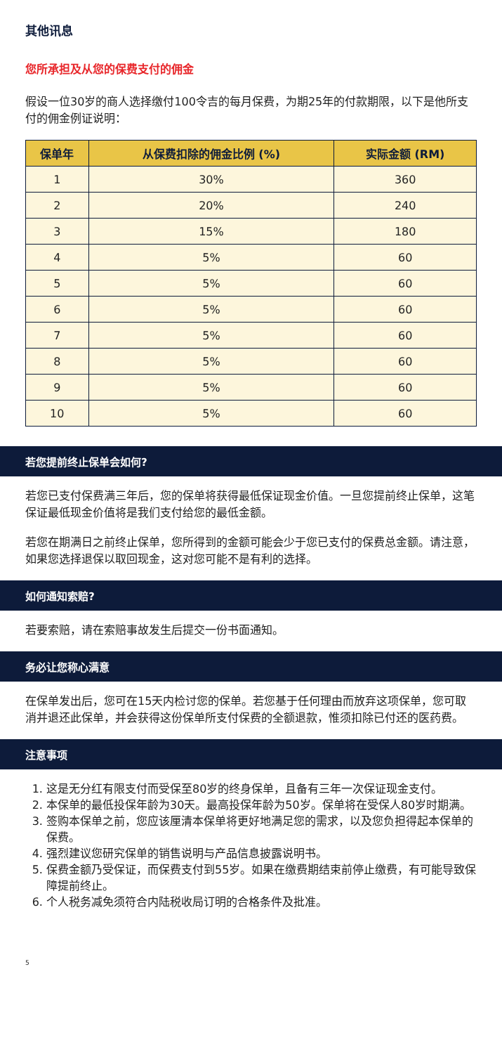其他讯息
您所承担及从您的保费支付的佣金
假设一位30岁的商人选择缴付100令吉的每月保费，为期25年的付款期限，以下是他所支付的佣金例证说明：
| 保单年 | 从保费扣除的佣金比例 (%) | 实际金额 (RM) |
| --- | --- | --- |
| 1 | 30% | 360 |
| 2 | 20% | 240 |
| 3 | 15% | 180 |
| 4 | 5% | 60 |
| 5 | 5% | 60 |
| 6 | 5% | 60 |
| 7 | 5% | 60 |
| 8 | 5% | 60 |
| 9 | 5% | 60 |
| 10 | 5% | 60 |
若您提前终止保单会如何?
若您已支付保费满三年后，您的保单将获得最低保证现金价值。一旦您提前终止保单，这笔保证最低现金价值将是我们支付给您的最低金额。
若您在期满日之前终止保单，您所得到的金额可能会少于您已支付的保费总金额。请注意，如果您选择退保以取回现金，这对您可能不是有利的选择。
如何通知索赔?
若要索赔，请在索赔事故发生后提交一份书面通知。
务必让您称心满意
在保单发出后，您可在15天内检讨您的保单。若您基于任何理由而放弃这项保单，您可取消并退还此保单，并会获得这份保单所支付保费的全额退款，惟须扣除已付还的医药费。
注意事项
1. 这是无分红有限支付而受保至80岁的终身保单，且备有三年一次保证现金支付。
2. 本保单的最低投保年龄为30天。最高投保年龄为50岁。保单将在受保人80岁时期满。
3. 签购本保单之前，您应该厘清本保单将更好地满足您的需求，以及您负担得起本保单的保费。
4. 强烈建议您研究保单的销售说明与产品信息披露说明书。
5. 保费金额乃受保证，而保费支付到55岁。如果在缴费期结束前停止缴费，有可能导致保障提前终止。
6. 个人税务减免须符合内陆税收局订明的合格条件及批准。
5